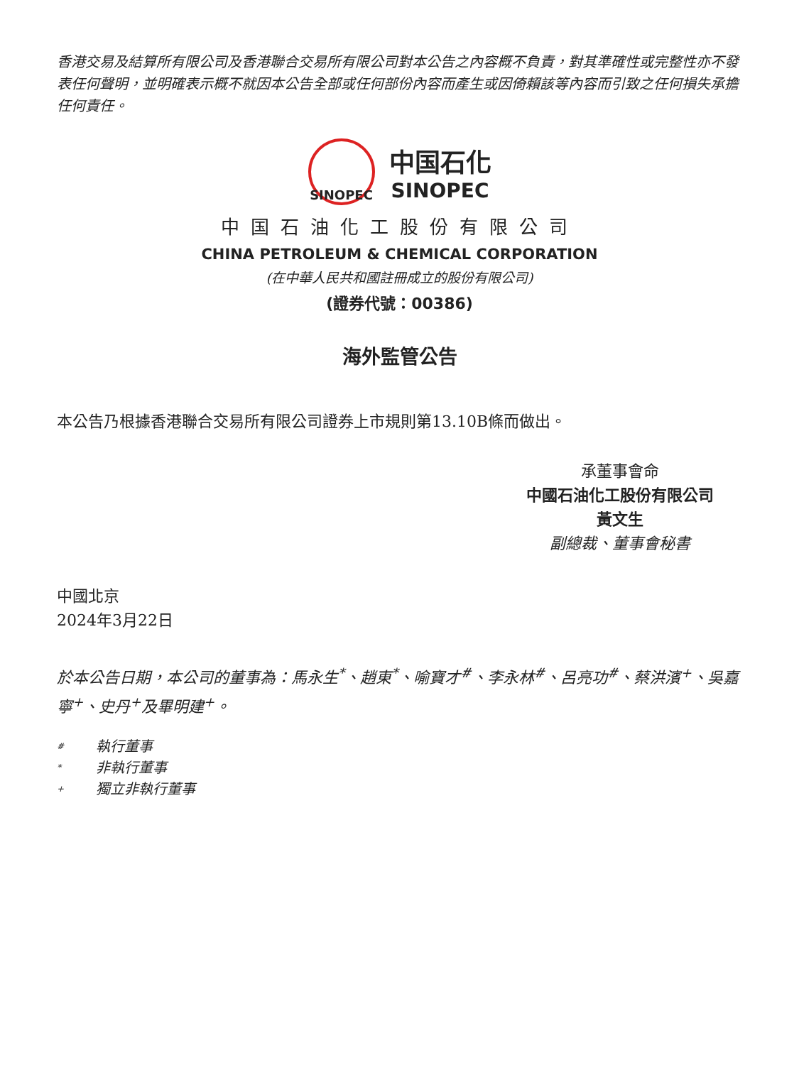香港交易及結算所有限公司及香港聯合交易所有限公司對本公告之內容概不負責，對其準確性或完整性亦不發表任何聲明，並明確表示概不就因本公告全部或任何部份內容而產生或因倚賴該等內容而引致之任何損失承擔任何責任。
SINOPEC
中国石化
SINOPEC
中国石油化工股份有限公司
CHINA PETROLEUM & CHEMICAL CORPORATION
(在中華人民共和國註冊成立的股份有限公司)
(證券代號：00386)
海外監管公告
本公告乃根據香港聯合交易所有限公司證券上市規則第13.10B條而做出。
承董事會命
中國石油化工股份有限公司
黃文生
副總裁、董事會秘書
中國北京
2024年3月22日
於本公告日期，本公司的董事為：馬永生<sup>*</sup>、趙東<sup>*</sup>、喻寶才<sup>#</sup>、李永林<sup>#</sup>、呂亮功<sup>#</sup>、蔡洪濱<sup>+</sup>、吳嘉寧<sup>+</sup>、史丹<sup>+</sup>及畢明建<sup>+</sup>。
# 執行董事
* 非執行董事
+ 獨立非執行董事